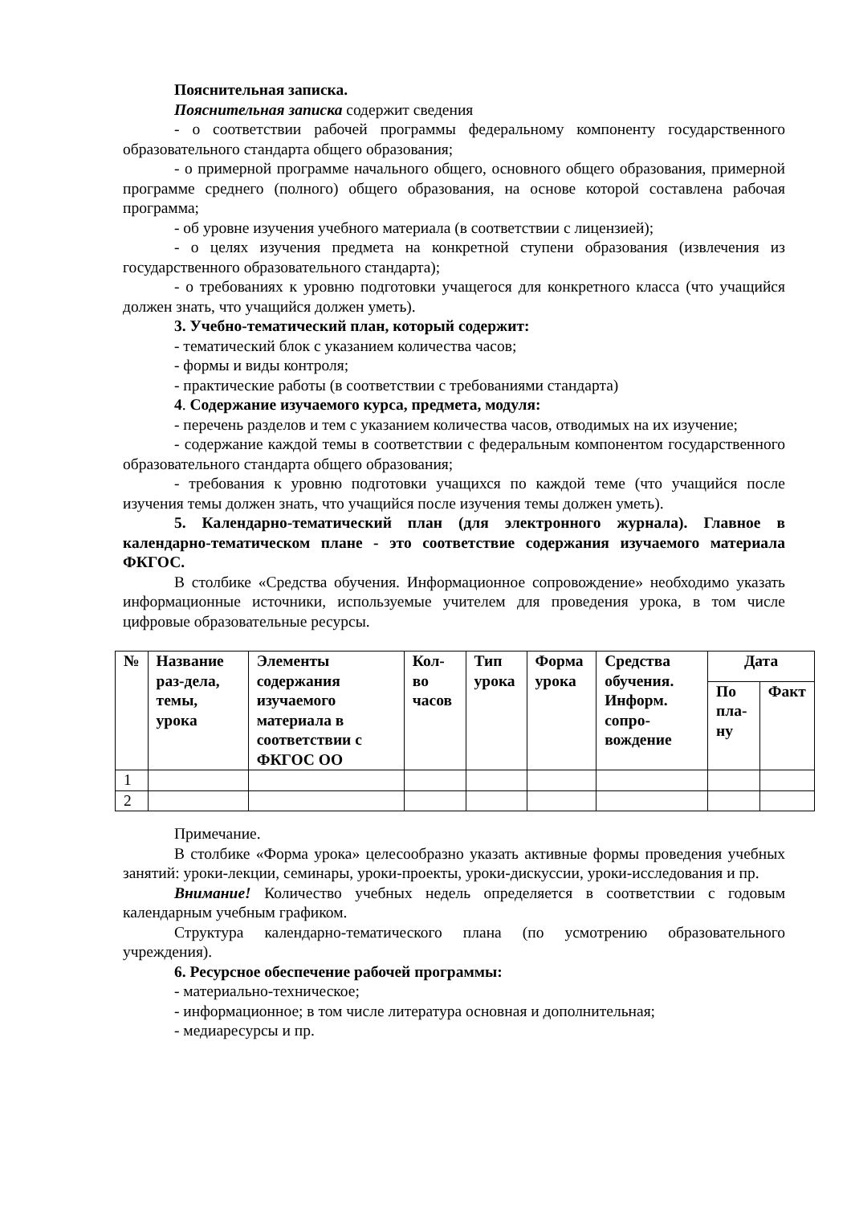Пояснительная записка.
Пояснительная записка содержит сведения
- о соответствии рабочей программы федеральному компоненту государственного образовательного стандарта общего образования;
- о примерной программе начального общего, основного общего образования, примерной программе среднего (полного) общего образования, на основе которой составлена рабочая программа;
- об уровне изучения учебного материала (в соответствии с лицензией);
- о целях изучения предмета на конкретной ступени образования (извлечения из государственного образовательного стандарта);
- о требованиях к уровню подготовки учащегося для конкретного класса (что учащийся должен знать, что учащийся должен уметь).
3. Учебно-тематический план, который содержит:
- тематический блок с указанием количества часов;
- формы и виды контроля;
- практические работы (в соответствии с требованиями стандарта)
4. Содержание изучаемого курса, предмета, модуля:
- перечень разделов и тем с указанием количества часов, отводимых на их изучение;
- содержание каждой темы в соответствии с федеральным компонентом государственного образовательного стандарта общего образования;
- требования к уровню подготовки учащихся по каждой теме (что учащийся после изучения темы должен знать, что учащийся после изучения темы должен уметь).
5. Календарно-тематический план (для электронного журнала). Главное в календарно-тематическом плане - это соответствие содержания изучаемого материала ФКГОС.
В столбике «Средства обучения. Информационное сопровождение» необходимо указать информационные источники, используемые учителем для проведения урока, в том числе цифровые образовательные ресурсы.
| № | Название раз-дела, темы, урока | Элементы содержания изучаемого материала в соответствии с ФКГОС ОО | Кол-во часов | Тип урока | Форма урока | Средства обучения. Информ. сопро-вождение | Дата | |
| --- | --- | --- | --- | --- | --- | --- | --- | --- |
| | | | | | | | По пла-ну | Факт |
| 1 | | | | | | | | |
| 2 | | | | | | | | |
Примечание.
В столбике «Форма урока» целесообразно указать активные формы проведения учебных занятий: уроки-лекции, семинары, уроки-проекты, уроки-дискуссии, уроки-исследования и пр.
Внимание! Количество учебных недель определяется в соответствии с годовым календарным учебным графиком.
Структура календарно-тематического плана (по усмотрению образовательного учреждения).
6. Ресурсное обеспечение рабочей программы:
- материально-техническое;
- информационное; в том числе литература основная и дополнительная;
- медиаресурсы и пр.